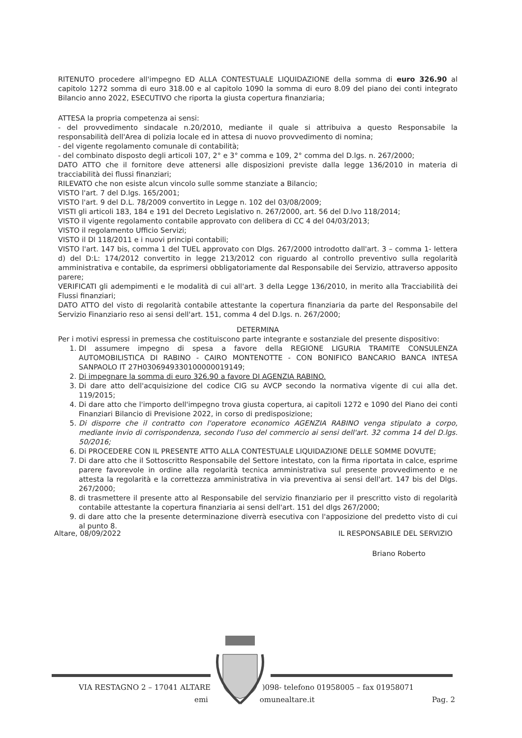RITENUTO procedere all'impegno ED ALLA CONTESTUALE LIQUIDAZIONE della somma di euro 326.90 al capitolo 1272 somma di euro 318.00 e al capitolo 1090 la somma di euro 8.09 del piano dei conti integrato Bilancio anno 2022, ESECUTIVO che riporta la giusta copertura finanziaria;
ATTESA la propria competenza ai sensi:
- del provvedimento sindacale n.20/2010, mediante il quale si attribuiva a questo Responsabile la responsabilità dell'Area di polizia locale ed in attesa di nuovo provvedimento di nomina;
- del vigente regolamento comunale di contabilità;
- del combinato disposto degli articoli 107, 2° e 3° comma e 109, 2° comma del D.lgs. n. 267/2000;
DATO ATTO che il fornitore deve attenersi alle disposizioni previste dalla legge 136/2010 in materia di tracciabilità dei flussi finanziari;
RILEVATO che non esiste alcun vincolo sulle somme stanziate a Bilancio;
VISTO l'art. 7 del D.lgs. 165/2001;
VISTO l'art. 9 del D.L. 78/2009 convertito in Legge n. 102 del 03/08/2009;
VISTI gli articoli 183, 184 e 191 del Decreto Legislativo n. 267/2000, art. 56 del D.lvo 118/2014;
VISTO il vigente regolamento contabile approvato con delibera di CC 4 del 04/03/2013;
VISTO il regolamento Ufficio Servizi;
VISTO il Dl 118/2011 e i nuovi principi contabili;
VISTO l'art. 147 bis, comma 1 del TUEL approvato con Dlgs. 267/2000 introdotto dall'art. 3 – comma 1- lettera d) del D:L: 174/2012 convertito in legge 213/2012 con riguardo al controllo preventivo sulla regolarità amministrativa e contabile, da esprimersi obbligatoriamente dal Responsabile dei Servizio, attraverso apposito parere;
VERIFICATI gli adempimenti e le modalità di cui all'art. 3 della Legge 136/2010, in merito alla Tracciabilità dei Flussi finanziari;
DATO ATTO del visto di regolarità contabile attestante la copertura finanziaria da parte del Responsabile del Servizio Finanziario reso ai sensi dell'art. 151, comma 4 del D.lgs. n. 267/2000;
DETERMINA
Per i motivi espressi in premessa che costituiscono parte integrante e sostanziale del presente dispositivo:
1. DI assumere impegno di spesa a favore della REGIONE LIGURIA TRAMITE CONSULENZA AUTOMOBILISTICA DI RABINO - CAIRO MONTENOTTE - CON BONIFICO BANCARIO BANCA INTESA SANPAOLO IT 27H0306949330100000019149;
2. Di impegnare la somma di euro 326.90 a favore DI AGENZIA RABINO.
3. Di dare atto dell'acquisizione del codice CIG su AVCP secondo la normativa vigente di cui alla det. 119/2015;
4. Di dare atto che l'importo dell'impegno trova giusta copertura, ai capitoli 1272 e 1090 del Piano dei conti Finanziari Bilancio di Previsione 2022, in corso di predisposizione;
5. Di disporre che il contratto con l'operatore economico AGENZIA RABINO venga stipulato a corpo, mediante invio di corrispondenza, secondo l'uso del commercio ai sensi dell'art. 32 comma 14 del D.lgs. 50/2016;
6. Di PROCEDERE CON IL PRESENTE ATTO ALLA CONTESTUALE LIQUIDAZIONE DELLE SOMME DOVUTE;
7. Di dare atto che il Sottoscritto Responsabile del Settore intestato, con la firma riportata in calce, esprime parere favorevole in ordine alla regolarità tecnica amministrativa sul presente provvedimento e ne attesta la regolarità e la correttezza amministrativa in via preventiva ai sensi dell'art. 147 bis del Dlgs. 267/2000;
8. di trasmettere il presente atto al Responsabile del servizio finanziario per il prescritto visto di regolarità contabile attestante la copertura finanziaria ai sensi dell'art. 151 del dlgs 267/2000;
9. di dare atto che la presente determinazione diverrà esecutiva con l'apposizione del predetto visto di cui al punto 8.
Altare, 08/09/2022 IL RESPONSABILE DEL SERVIZIO
Briano Roberto
VIA RESTAGNO 2 – 17041 ALTARE )098- telefono 01958005 – fax 01958071
emi omunealtare.it Pag. 2